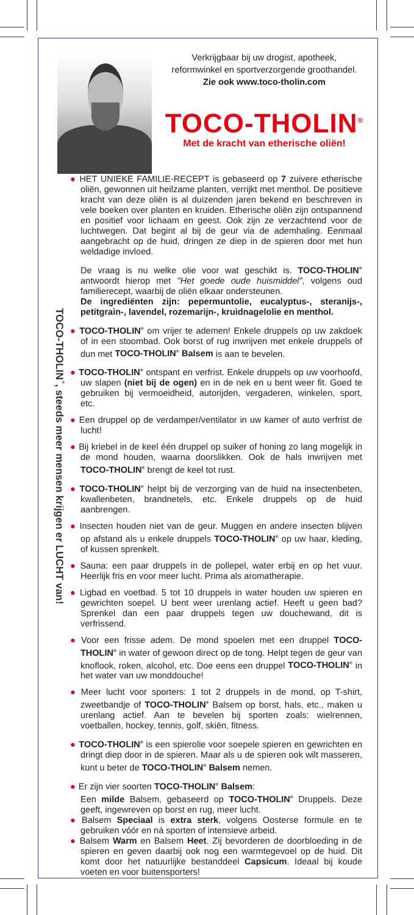Verkrijgbaar bij uw drogist, apotheek,
reformwinkel en sportverzorgende groothandel.
Zie ook www.toco-tholin.com
TOCO-THOLIN<sup>®</sup>
Met de kracht van etherische oliën!
TOCO-THOLIN<sup>®</sup>, steeds meer mensen krijgen er LUCHT van!
● HET UNIEKE FAMILIE-RECEPT is gebaseerd op 7 zuivere etherische oliën, gewonnen uit heilzame planten, verrijkt met menthol. De positieve kracht van deze oliën is al duizenden jaren bekend en beschreven in vele boeken over planten en kruiden. Etherische oliën zijn ontspannend en positief voor lichaam en geest. Ook zijn ze verzachtend voor de luchtwegen. Dat begint al bij de geur via de ademhaling. Eenmaal aangebracht op de huid, dringen ze diep in de spieren door met hun weldadige invloed.
De vraag is nu welke olie voor wat geschikt is. TOCO-THOLIN<sup>®</sup> antwoordt hierop met "Het goede oude huismiddel", volgens oud familierecept, waarbij de oliën elkaar ondersteunen.
De ingrediënten zijn: pepermuntolie, eucalyptus-, steranijs-, petitgrain-, lavendel, rozemarijn-, kruidnagelolie en menthol.
● TOCO-THOLIN<sup>®</sup> om vrijer te ademen! Enkele druppels op uw zakdoek of in een stoombad. Ook borst of rug inwrijven met enkele druppels of dun met TOCO-THOLIN<sup>®</sup> Balsem is aan te bevelen.
● TOCO-THOLIN<sup>®</sup> ontspant en verfrist. Enkele druppels op uw voorhoofd, uw slapen (niet bij de ogen) en in de nek en u bent weer fit. Goed te gebruiken bij vermoeidheid, autorijden, vergaderen, winkelen, sport, etc.
● Een druppel op de verdamper/ventilator in uw kamer of auto verfrist de lucht!
● Bij kriebel in de keel één druppel op suiker of honing zo lang mogelijk in de mond houden, waarna doorslikken. Ook de hals inwrijven met TOCO-THOLIN<sup>®</sup> brengt de keel tot rust.
● TOCO-THOLIN<sup>®</sup> helpt bij de verzorging van de huid na insectenbeten, kwallenbeten, brandnetels, etc. Enkele druppels op de huid aanbrengen.
● Insecten houden niet van de geur. Muggen en andere insecten blijven op afstand als u enkele druppels TOCO-THOLIN<sup>®</sup> op uw haar, kleding, of kussen sprenkelt.
● Sauna: een paar druppels in de pollepel, water erbij en op het vuur. Heerlijk fris en voor meer lucht. Prima als aromatherapie.
● Ligbad en voetbad. 5 tot 10 druppels in water houden uw spieren en gewrichten soepel. U bent weer urenlang actief. Heeft u geen bad? Sprenkel dan een paar druppels tegen uw douchewand, dit is verfrissend.
● Voor een frisse adem. De mond spoelen met een druppel TOCO-THOLIN<sup>®</sup> in water of gewoon direct op de tong. Helpt tegen de geur van knoflook, roken, alcohol, etc. Doe eens een druppel TOCO-THOLIN<sup>®</sup> in het water van uw monddouche!
● Meer lucht voor sporters: 1 tot 2 druppels in de mond, op T-shirt, zweetbandje of TOCO-THOLIN<sup>®</sup> Balsem op borst, hals, etc., maken u urenlang actief. Aan te bevelen bij sporten zoals: wielrennen, voetballen, hockey, tennis, golf, skiën, fitness.
● TOCO-THOLIN<sup>®</sup> is een spierolie voor soepele spieren en gewrichten en dringt diep door in de spieren. Maar als u de spieren ook wilt masseren, kunt u beter de TOCO-THOLIN<sup>®</sup> Balsem nemen.
● Er zijn vier soorten TOCO-THOLIN<sup>®</sup> Balsem:
Een milde Balsem, gebaseerd op TOCO-THOLIN<sup>®</sup> Druppels. Deze geeft, ingewreven op borst en rug, meer lucht.
● Balsem Speciaal is extra sterk, volgens Oosterse formule en te gebruiken vóór en ná sporten of intensieve arbeid.
● Balsem Warm en Balsem Heet. Zij bevorderen de doorbloeding in de spieren en geven daarbij ook nog een warmtegevoel op de huid. Dit komt door het natuurlijke bestanddeel Capsicum. Ideaal bij koude voeten en voor buitensporters!